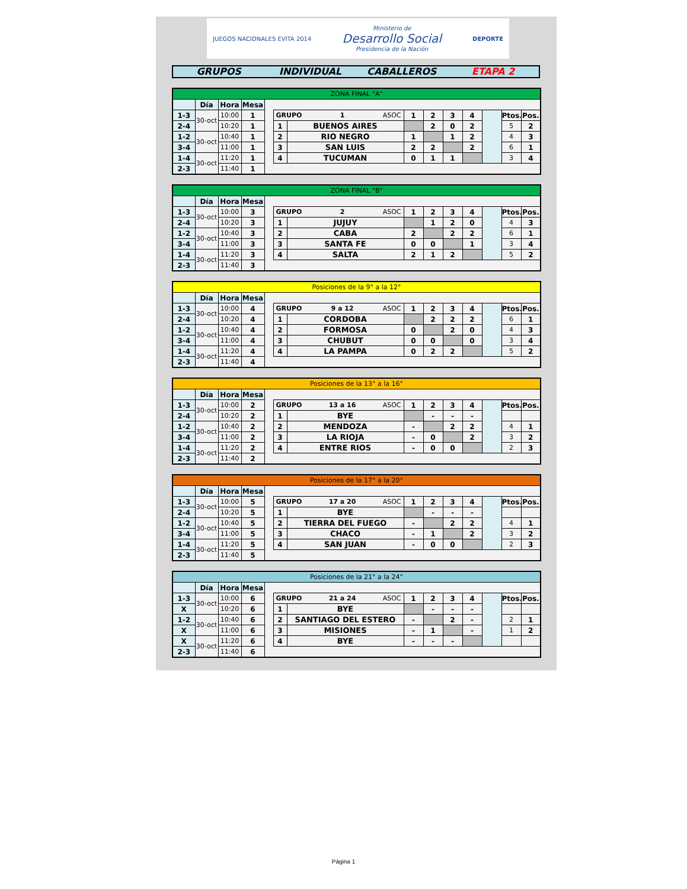JUEGOS NACIONALES EVITA 2014
Ministerio de
Desarrollo Social
Presidencia de la Nación
DEPORTE
GRUPOS INDIVIDUAL CABALLEROS ETAPA 2
| ZONA FINAL "A" | | | | | | | | | | | | | |
| | Día | Hora | Mesa | | | | | | | | | | |
| 1-3 | 30-oct | 10:00 | 1 | | GRUPO 1 ASOC | | 1 | 2 | 3 | 4 | | Ptos. | Pos. |
| 2-4 | | 10:20 | 1 | | 1 | BUENOS AIRES | | 2 | 0 | 2 | | 5 | 2 |
| 1-2 | 30-oct | 10:40 | 1 | | 2 | RIO NEGRO | 1 | | 1 | 2 | | 4 | 3 |
| 3-4 | | 11:00 | 1 | | 3 | SAN LUIS | 2 | 2 | | 2 | | 6 | 1 |
| 1-4 | 30-oct | 11:20 | 1 | | 4 | TUCUMAN | 0 | 1 | 1 | | | 3 | 4 |
| 2-3 | | 11:40 | 1 | | | | | | | | | | |
| ZONA FINAL "B" | | | | | | | | | | | | | |
| | Día | Hora | Mesa | | | | | | | | | | |
| 1-3 | 30-oct | 10:00 | 3 | | GRUPO 2 ASOC | | 1 | 2 | 3 | 4 | | Ptos. | Pos. |
| 2-4 | | 10:20 | 3 | | 1 | JUJUY | | 1 | 2 | 0 | | 4 | 3 |
| 1-2 | 30-oct | 10:40 | 3 | | 2 | CABA | 2 | | 2 | 2 | | 6 | 1 |
| 3-4 | | 11:00 | 3 | | 3 | SANTA FE | 0 | 0 | | 1 | | 3 | 4 |
| 1-4 | 30-oct | 11:20 | 3 | | 4 | SALTA | 2 | 1 | 2 | | | 5 | 2 |
| 2-3 | | 11:40 | 3 | | | | | | | | | | |
| Posiciones de la 9° a la 12° | | | | | | | | | | | | | |
| | Día | Hora | Mesa | | | | | | | | | | |
| 1-3 | 30-oct | 10:00 | 4 | | GRUPO 9 a 12 ASOC | | 1 | 2 | 3 | 4 | | Ptos. | Pos. |
| 2-4 | | 10:20 | 4 | | 1 | CORDOBA | | 2 | 2 | 2 | | 6 | 1 |
| 1-2 | 30-oct | 10:40 | 4 | | 2 | FORMOSA | 0 | | 2 | 0 | | 4 | 3 |
| 3-4 | | 11:00 | 4 | | 3 | CHUBUT | 0 | 0 | | 0 | | 3 | 4 |
| 1-4 | 30-oct | 11:20 | 4 | | 4 | LA PAMPA | 0 | 2 | 2 | | | 5 | 2 |
| 2-3 | | 11:40 | 4 | | | | | | | | | | |
| Posiciones de la 13° a la 16° | | | | | | | | | | | | | |
| | Día | Hora | Mesa | | | | | | | | | | |
| 1-3 | 30-oct | 10:00 | 2 | | GRUPO 13 a 16 ASOC | | 1 | 2 | 3 | 4 | | Ptos. | Pos. |
| 2-4 | | 10:20 | 2 | | 1 | BYE | | - | - | - | | | |
| 1-2 | 30-oct | 10:40 | 2 | | 2 | MENDOZA | - | | 2 | 2 | | 4 | 1 |
| 3-4 | | 11:00 | 2 | | 3 | LA RIOJA | - | 0 | | 2 | | 3 | 2 |
| 1-4 | 30-oct | 11:20 | 2 | | 4 | ENTRE RIOS | - | 0 | 0 | | | 2 | 3 |
| 2-3 | | 11:40 | 2 | | | | | | | | | | |
| Posiciones de la 17° a la 20° | | | | | | | | | | | | | |
| | Día | Hora | Mesa | | | | | | | | | | |
| 1-3 | 30-oct | 10:00 | 5 | | GRUPO 17 a 20 ASOC | | 1 | 2 | 3 | 4 | | Ptos. | Pos. |
| 2-4 | | 10:20 | 5 | | 1 | BYE | | - | - | - | | | |
| 1-2 | 30-oct | 10:40 | 5 | | 2 | TIERRA DEL FUEGO | - | | 2 | 2 | | 4 | 1 |
| 3-4 | | 11:00 | 5 | | 3 | CHACO | - | 1 | | 2 | | 3 | 2 |
| 1-4 | 30-oct | 11:20 | 5 | | 4 | SAN JUAN | - | 0 | 0 | | | 2 | 3 |
| 2-3 | | 11:40 | 5 | | | | | | | | | | |
| Posiciones de la 21° a la 24° | | | | | | | | | | | | | |
| | Día | Hora | Mesa | | | | | | | | | | |
| 1-3 | 30-oct | 10:00 | 6 | | GRUPO 21 a 24 ASOC | | 1 | 2 | 3 | 4 | | Ptos. | Pos. |
| X | | 10:20 | 6 | | 1 | BYE | | - | - | - | | | |
| 1-2 | 30-oct | 10:40 | 6 | | 2 | SANTIAGO DEL ESTERO | - | | 2 | - | | 2 | 1 |
| X | | 11:00 | 6 | | 3 | MISIONES | - | 1 | | - | | 1 | 2 |
| X | 30-oct | 11:20 | 6 | | 4 | BYE | - | - | - | | | | |
| 2-3 | | 11:40 | 6 | | | | | | | | | | |
Página 1